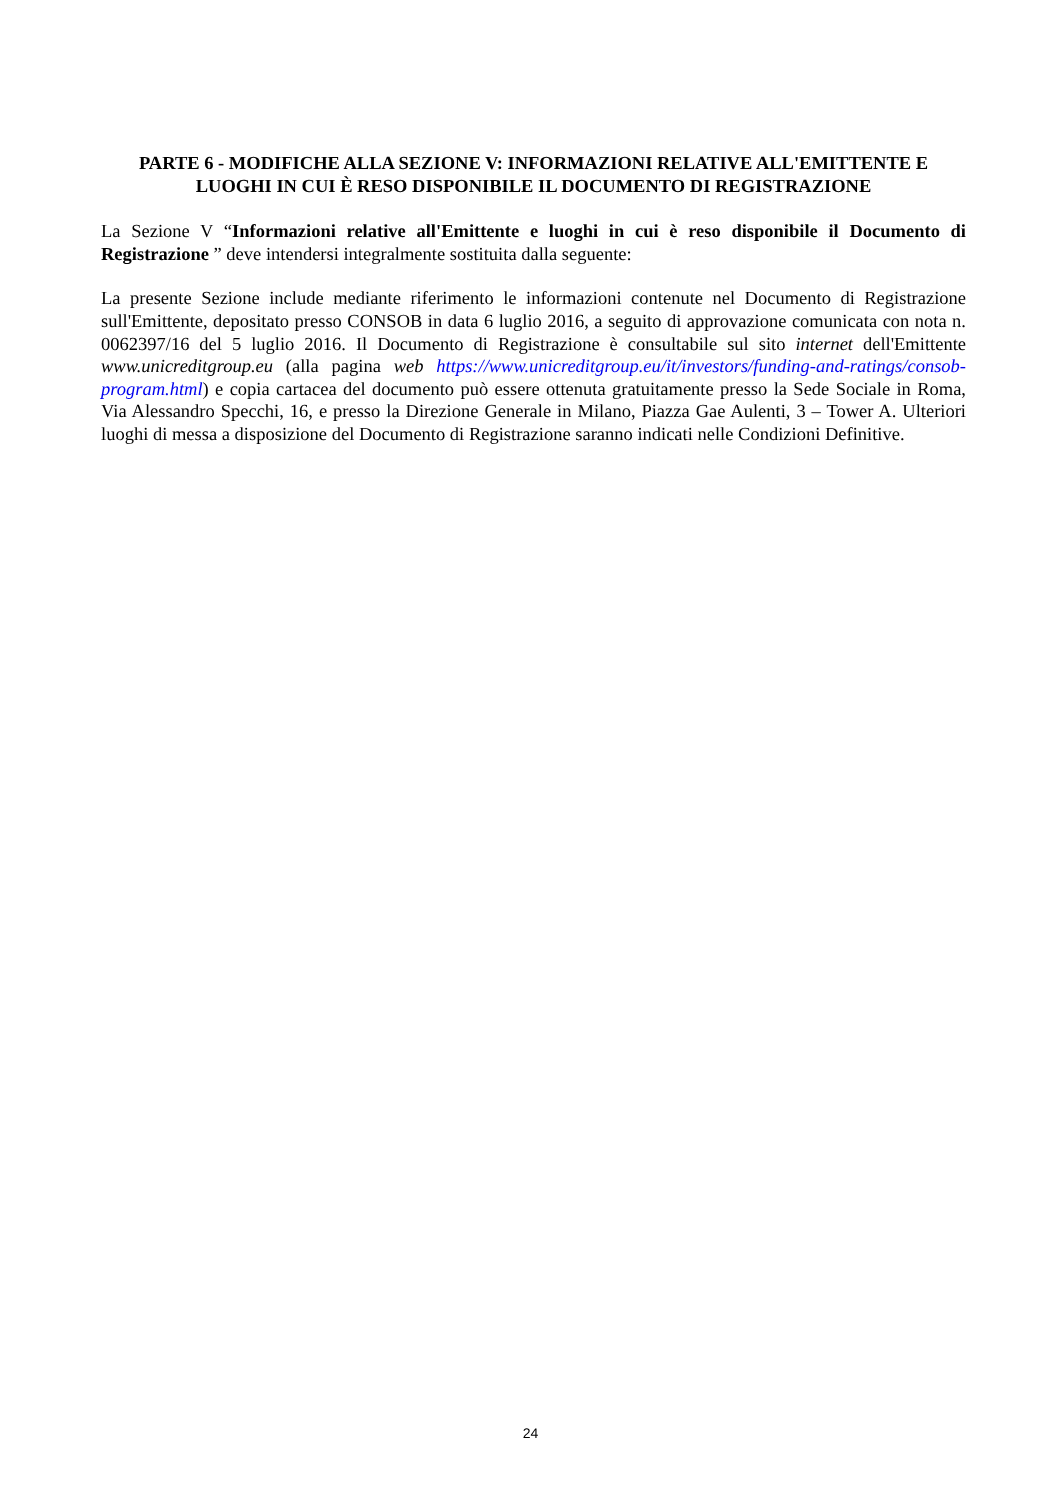PARTE 6 - MODIFICHE ALLA SEZIONE V: INFORMAZIONI RELATIVE ALL'EMITTENTE E LUOGHI IN CUI È RESO DISPONIBILE IL DOCUMENTO DI REGISTRAZIONE
La Sezione V “Informazioni relative all'Emittente e luoghi in cui è reso disponibile il Documento di Registrazione ” deve intendersi integralmente sostituita dalla seguente:
La presente Sezione include mediante riferimento le informazioni contenute nel Documento di Registrazione sull'Emittente, depositato presso CONSOB in data 6 luglio 2016, a seguito di approvazione comunicata con nota n. 0062397/16 del 5 luglio 2016. Il Documento di Registrazione è consultabile sul sito internet dell'Emittente www.unicreditgroup.eu (alla pagina web https://www.unicreditgroup.eu/it/investors/funding-and-ratings/consob-program.html) e copia cartacea del documento può essere ottenuta gratuitamente presso la Sede Sociale in Roma, Via Alessandro Specchi, 16, e presso la Direzione Generale in Milano, Piazza Gae Aulenti, 3 – Tower A. Ulteriori luoghi di messa a disposizione del Documento di Registrazione saranno indicati nelle Condizioni Definitive.
24